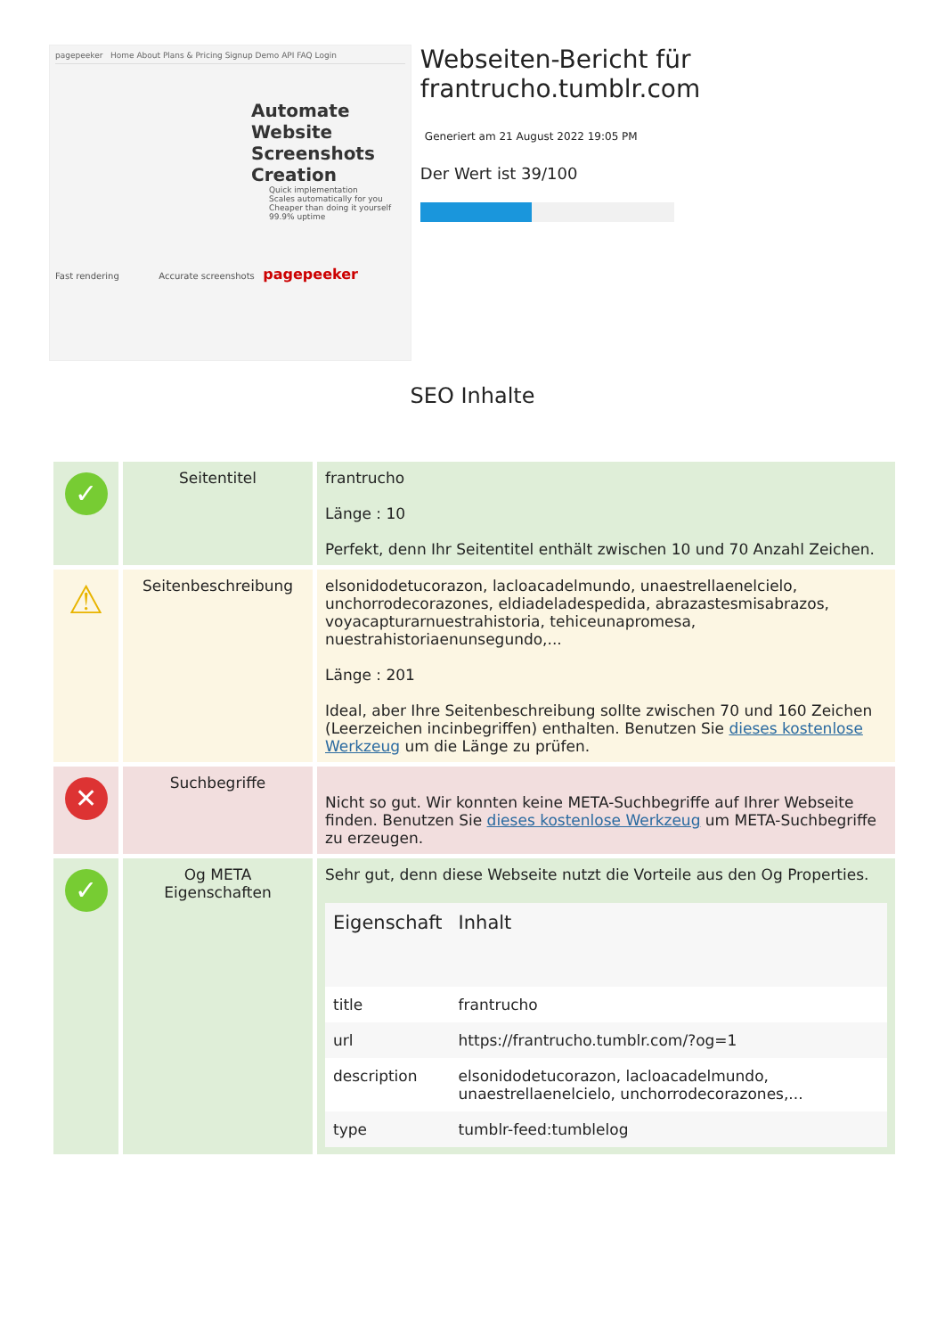pagepeeker Home About Plans & Pricing Signup Demo API FAQ Login
Automate Website Screenshots Creation
Quick implementation
Scales automatically for you
Cheaper than doing it yourself
99.9% uptime
Fast rendering Accurate screenshots pagepeeker
Webseiten-Bericht für frantrucho.tumblr.com
Generiert am 21 August 2022 19:05 PM
Der Wert ist 39/100
SEO Inhalte
| ✓ | Seitentitel | frantrucho Länge : 10 Perfekt, denn Ihr Seitentitel enthält zwischen 10 und 70 Anzahl Zeichen. |
| ⚠ | Seitenbeschreibung | elsonidodetucorazon, lacloacadelmundo, unaestrellaenelcielo, unchorrodecorazones, eldiadeladespedida, abrazastesmisabrazos, voyacapturarnuestrahistoria, tehiceunapromesa, nuestrahistoriaenunsegundo,... Länge : 201 Ideal, aber Ihre Seitenbeschreibung sollte zwischen 70 und 160 Zeichen (Leerzeichen incinbegriffen) enthalten. Benutzen Sie dieses kostenlose Werkzeug um die Länge zu prüfen. |
| ✕ | Suchbegriffe | Nicht so gut. Wir konnten keine META-Suchbegriffe auf Ihrer Webseite finden. Benutzen Sie dieses kostenlose Werkzeug um META-Suchbegriffe zu erzeugen. |
| ✓ | Og META Eigenschaften | Sehr gut, denn diese Webseite nutzt die Vorteile aus den Og Properties. / Eigenschaft / Inhalt / / --- / --- / / title / frantrucho / / url / https://frantrucho.tumblr.com/?og=1 / / description / elsonidodetucorazon, lacloacadelmundo, unaestrellaenelcielo, unchorrodecorazones,... / / type / tumblr-feed:tumblelog / |